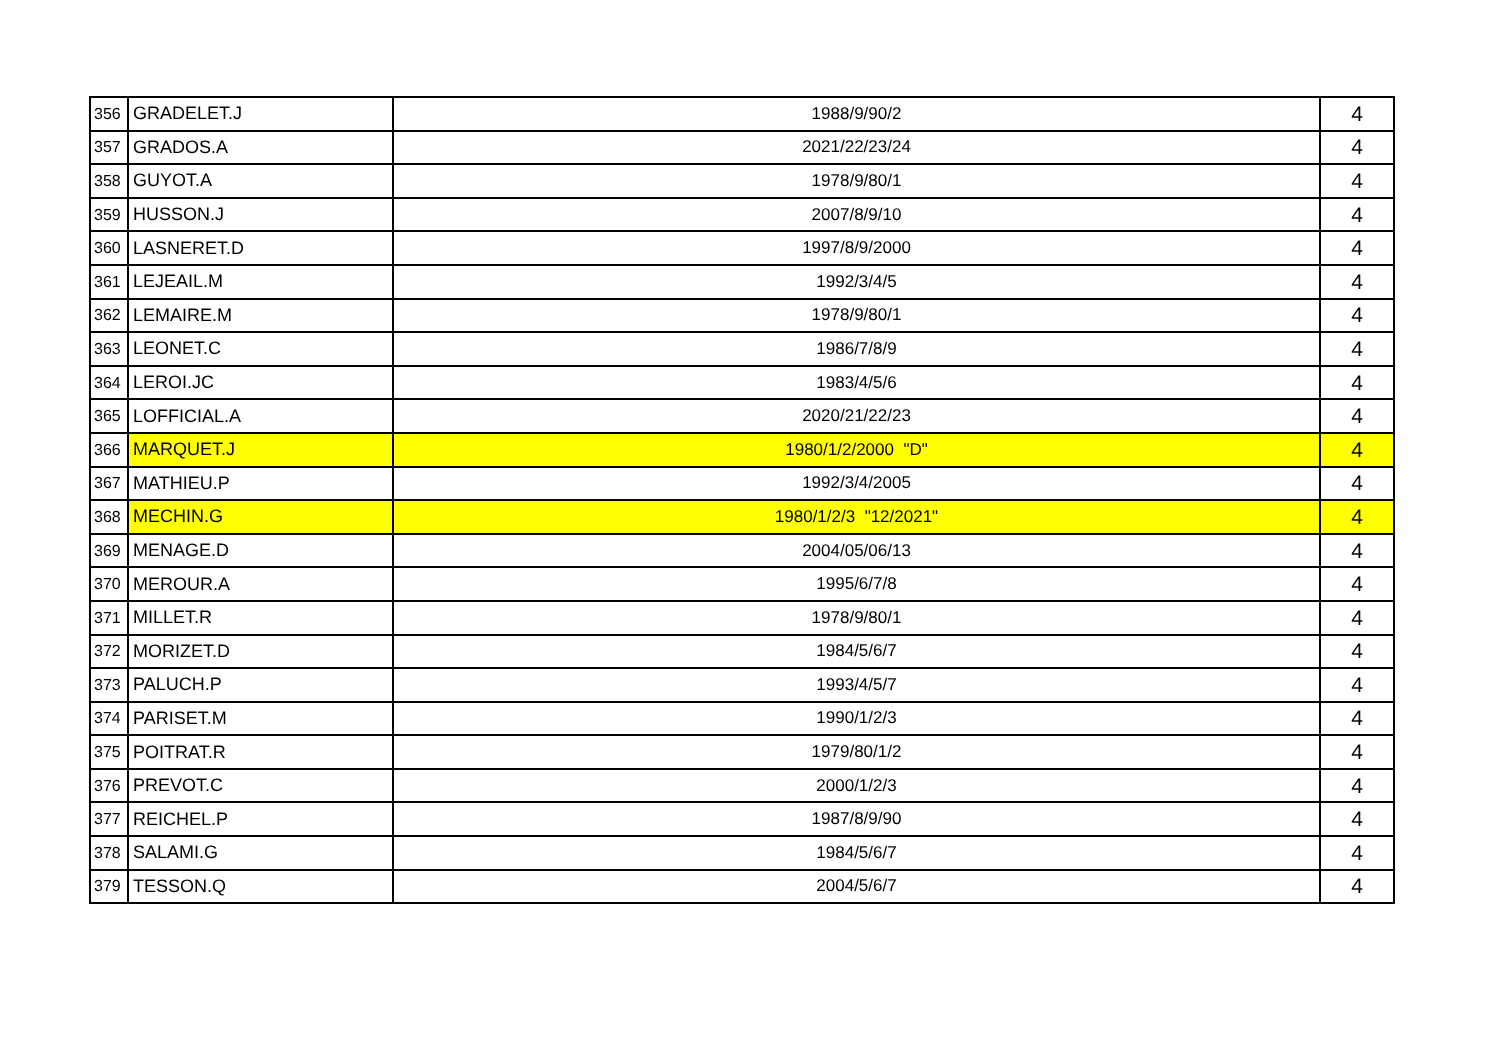| 356 | GRADELET.J | 1988/9/90/2 | 4 |
| 357 | GRADOS.A | 2021/22/23/24 | 4 |
| 358 | GUYOT.A | 1978/9/80/1 | 4 |
| 359 | HUSSON.J | 2007/8/9/10 | 4 |
| 360 | LASNERET.D | 1997/8/9/2000 | 4 |
| 361 | LEJEAIL.M | 1992/3/4/5 | 4 |
| 362 | LEMAIRE.M | 1978/9/80/1 | 4 |
| 363 | LEONET.C | 1986/7/8/9 | 4 |
| 364 | LEROI.JC | 1983/4/5/6 | 4 |
| 365 | LOFFICIAL.A | 2020/21/22/23 | 4 |
| 366 | MARQUET.J | 1980/1/2/2000 "D" | 4 |
| 367 | MATHIEU.P | 1992/3/4/2005 | 4 |
| 368 | MECHIN.G | 1980/1/2/3 "12/2021" | 4 |
| 369 | MENAGE.D | 2004/05/06/13 | 4 |
| 370 | MEROUR.A | 1995/6/7/8 | 4 |
| 371 | MILLET.R | 1978/9/80/1 | 4 |
| 372 | MORIZET.D | 1984/5/6/7 | 4 |
| 373 | PALUCH.P | 1993/4/5/7 | 4 |
| 374 | PARISET.M | 1990/1/2/3 | 4 |
| 375 | POITRAT.R | 1979/80/1/2 | 4 |
| 376 | PREVOT.C | 2000/1/2/3 | 4 |
| 377 | REICHEL.P | 1987/8/9/90 | 4 |
| 378 | SALAMI.G | 1984/5/6/7 | 4 |
| 379 | TESSON.Q | 2004/5/6/7 | 4 |